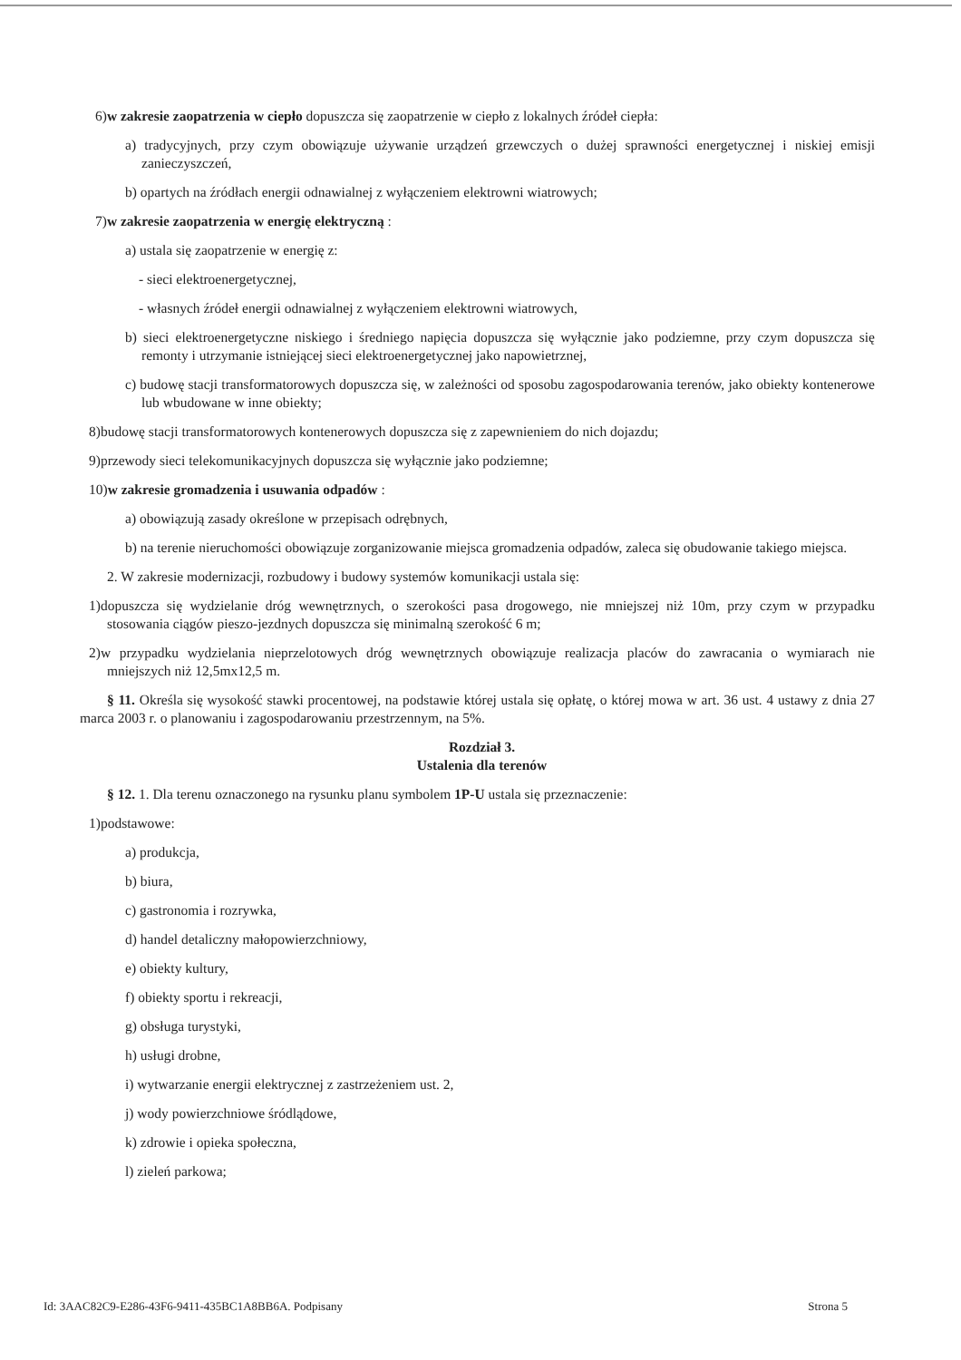6)w zakresie zaopatrzenia w ciepło dopuszcza się zaopatrzenie w ciepło z lokalnych źródeł ciepła:
a) tradycyjnych, przy czym obowiązuje używanie urządzeń grzewczych o dużej sprawności energetycznej i niskiej emisji zanieczyszczeń,
b) opartych na źródłach energii odnawialnej z wyłączeniem elektrowni wiatrowych;
7)w zakresie zaopatrzenia w energię elektryczną :
a) ustala się zaopatrzenie w energię z:
- sieci elektroenergetycznej,
- własnych źródeł energii odnawialnej z wyłączeniem elektrowni wiatrowych,
b) sieci elektroenergetyczne niskiego i średniego napięcia dopuszcza się wyłącznie jako podziemne, przy czym dopuszcza się remonty i utrzymanie istniejącej sieci elektroenergetycznej jako napowietrznej,
c) budowę stacji transformatorowych dopuszcza się, w zależności od sposobu zagospodarowania terenów, jako obiekty kontenerowe lub wbudowane w inne obiekty;
8)budowę stacji transformatorowych kontenerowych dopuszcza się z zapewnieniem do nich dojazdu;
9)przewody sieci telekomunikacyjnych dopuszcza się wyłącznie jako podziemne;
10)w zakresie gromadzenia i usuwania odpadów :
a) obowiązują zasady określone w przepisach odrębnych,
b) na terenie nieruchomości obowiązuje zorganizowanie miejsca gromadzenia odpadów, zaleca się obudowanie takiego miejsca.
2. W zakresie modernizacji, rozbudowy i budowy systemów komunikacji ustala się:
1)dopuszcza się wydzielanie dróg wewnętrznych, o szerokości pasa drogowego, nie mniejszej niż 10m, przy czym w przypadku stosowania ciągów pieszo-jezdnych dopuszcza się minimalną szerokość 6 m;
2)w przypadku wydzielania nieprzelotowych dróg wewnętrznych obowiązuje realizacja placów do zawracania o wymiarach nie mniejszych niż 12,5mx12,5 m.
§ 11. Określa się wysokość stawki procentowej, na podstawie której ustala się opłatę, o której mowa w art. 36 ust. 4 ustawy z dnia 27 marca 2003 r. o planowaniu i zagospodarowaniu przestrzennym, na 5%.
Rozdział 3.
Ustalenia dla terenów
§ 12. 1. Dla terenu oznaczonego na rysunku planu symbolem 1P-U ustala się przeznaczenie:
1)podstawowe:
a) produkcja,
b) biura,
c) gastronomia i rozrywka,
d) handel detaliczny małopowierzchniowy,
e) obiekty kultury,
f) obiekty sportu i rekreacji,
g) obsługa turystyki,
h) usługi drobne,
i) wytwarzanie energii elektrycznej z zastrzeżeniem ust. 2,
j) wody powierzchniowe śródlądowe,
k) zdrowie i opieka społeczna,
l) zieleń parkowa;
Id: 3AAC82C9-E286-43F6-9411-435BC1A8BB6A. Podpisany Strona 5